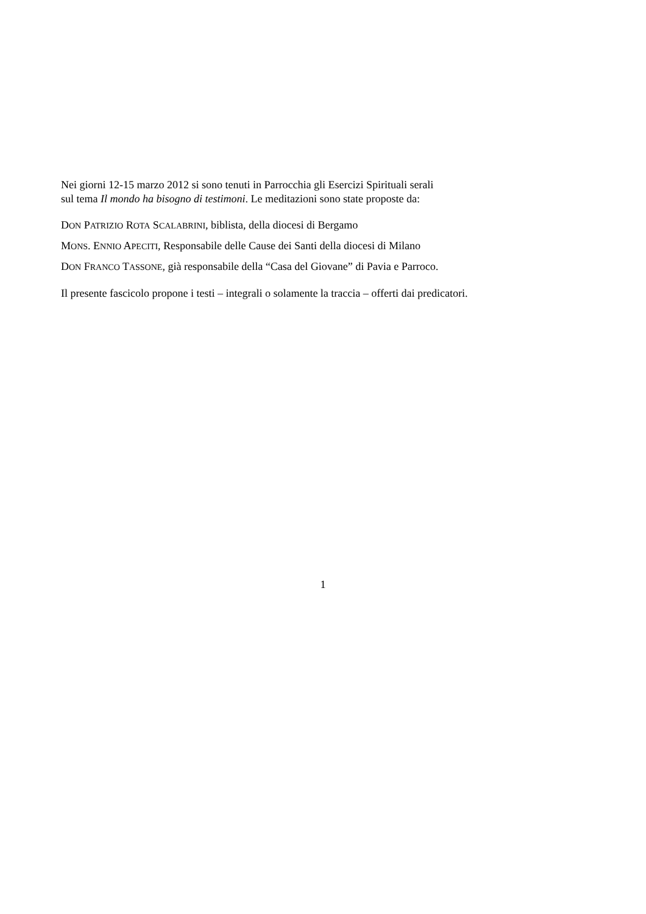Nei giorni 12-15 marzo 2012 si sono tenuti in Parrocchia gli Esercizi Spirituali serali
sul tema Il mondo ha bisogno di testimoni. Le meditazioni sono state proposte da:
DON PATRIZIO ROTA SCALABRINI, biblista, della diocesi di Bergamo
MONS. ENNIO APECITI, Responsabile delle Cause dei Santi della diocesi di Milano
DON FRANCO TASSONE, già responsabile della “Casa del Giovane” di Pavia e Parroco.
Il presente fascicolo propone i testi – integrali o solamente la traccia – offerti dai predicatori.
1